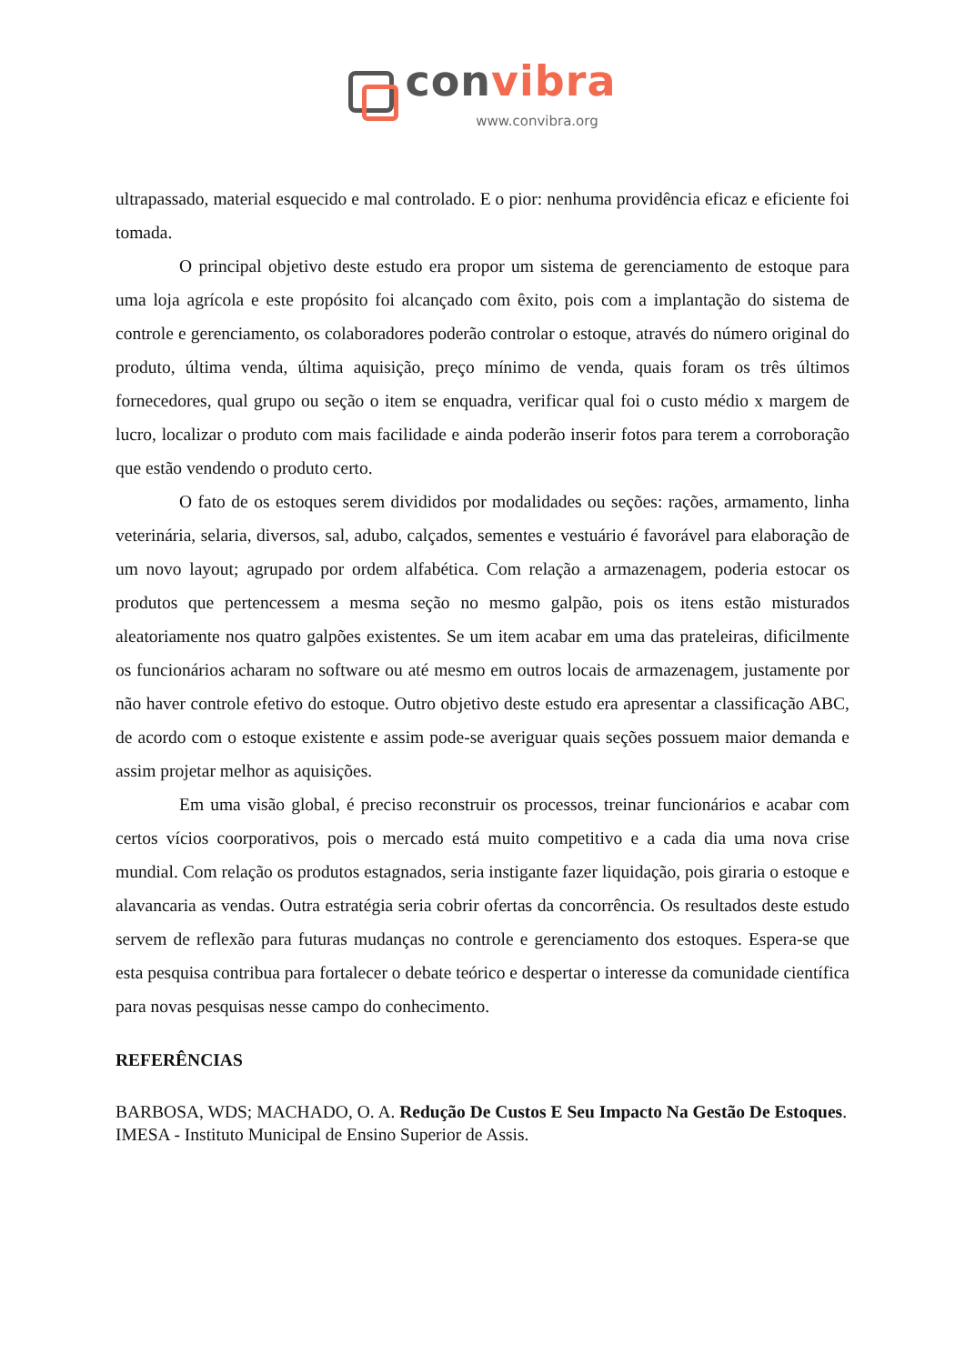convibra
www.convibra.org
ultrapassado, material esquecido e mal controlado. E o pior: nenhuma providência eficaz e eficiente foi tomada.
O principal objetivo deste estudo era propor um sistema de gerenciamento de estoque para uma loja agrícola e este propósito foi alcançado com êxito, pois com a implantação do sistema de controle e gerenciamento, os colaboradores poderão controlar o estoque, através do número original do produto, última venda, última aquisição, preço mínimo de venda, quais foram os três últimos fornecedores, qual grupo ou seção o item se enquadra, verificar qual foi o custo médio x margem de lucro, localizar o produto com mais facilidade e ainda poderão inserir fotos para terem a corroboração que estão vendendo o produto certo.
O fato de os estoques serem divididos por modalidades ou seções: rações, armamento, linha veterinária, selaria, diversos, sal, adubo, calçados, sementes e vestuário é favorável para elaboração de um novo layout; agrupado por ordem alfabética. Com relação a armazenagem, poderia estocar os produtos que pertencessem a mesma seção no mesmo galpão, pois os itens estão misturados aleatoriamente nos quatro galpões existentes. Se um item acabar em uma das prateleiras, dificilmente os funcionários acharam no software ou até mesmo em outros locais de armazenagem, justamente por não haver controle efetivo do estoque. Outro objetivo deste estudo era apresentar a classificação ABC, de acordo com o estoque existente e assim pode-se averiguar quais seções possuem maior demanda e assim projetar melhor as aquisições.
Em uma visão global, é preciso reconstruir os processos, treinar funcionários e acabar com certos vícios coorporativos, pois o mercado está muito competitivo e a cada dia uma nova crise mundial. Com relação os produtos estagnados, seria instigante fazer liquidação, pois giraria o estoque e alavancaria as vendas. Outra estratégia seria cobrir ofertas da concorrência. Os resultados deste estudo servem de reflexão para futuras mudanças no controle e gerenciamento dos estoques. Espera-se que esta pesquisa contribua para fortalecer o debate teórico e despertar o interesse da comunidade científica para novas pesquisas nesse campo do conhecimento.
REFERÊNCIAS
BARBOSA, WDS; MACHADO, O. A. Redução De Custos E Seu Impacto Na Gestão De Estoques. IMESA - Instituto Municipal de Ensino Superior de Assis.